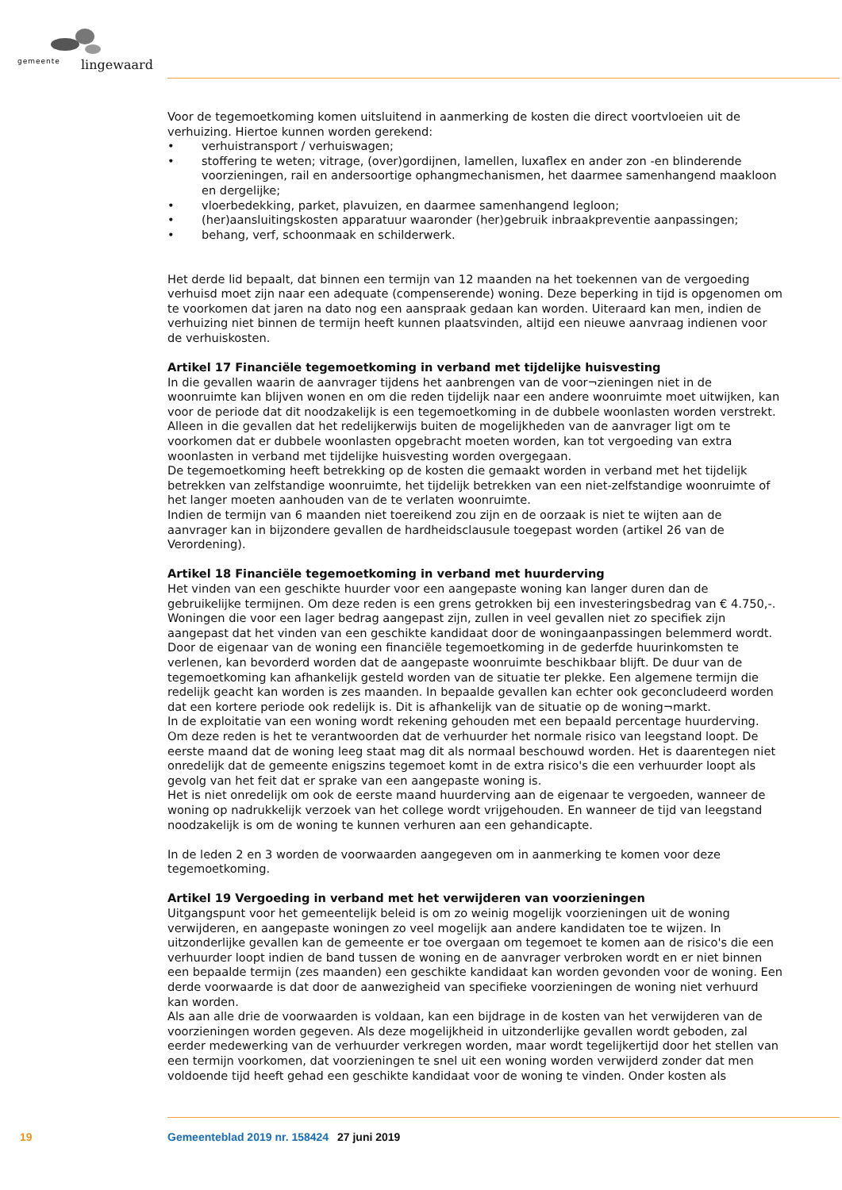gemeente lingewaard
Voor de tegemoetkoming komen uitsluitend in aanmerking de kosten die direct voortvloeien uit de verhuizing. Hiertoe kunnen worden gerekend:
• verhuistransport / verhuiswagen;
• stoffering te weten; vitrage, (over)gordijnen, lamellen, luxaflex en ander zon -en blinderende voorzieningen, rail en andersoortige ophangmechanismen, het daarmee samenhangend maakloon en dergelijke;
• vloerbedekking, parket, plavuizen, en daarmee samenhangend legloon;
• (her)aansluitingskosten apparatuur waaronder (her)gebruik inbraakpreventie aanpassingen;
• behang, verf, schoonmaak en schilderwerk.
Het derde lid bepaalt, dat binnen een termijn van 12 maanden na het toekennen van de vergoeding verhuisd moet zijn naar een adequate (compenserende) woning. Deze beperking in tijd is opgenomen om te voorkomen dat jaren na dato nog een aanspraak gedaan kan worden. Uiteraard kan men, indien de verhuizing niet binnen de termijn heeft kunnen plaatsvinden, altijd een nieuwe aanvraag indienen voor de verhuiskosten.
Artikel 17 Financiële tegemoetkoming in verband met tijdelijke huisvesting
In die gevallen waarin de aanvrager tijdens het aanbrengen van de voor¬zieningen niet in de woonruimte kan blijven wonen en om die reden tijdelijk naar een andere woonruimte moet uitwijken, kan voor de periode dat dit noodzakelijk is een tegemoetkoming in de dubbele woonlasten worden verstrekt. Alleen in die gevallen dat het redelijkerwijs buiten de mogelijkheden van de aanvrager ligt om te voorkomen dat er dubbele woonlasten opgebracht moeten worden, kan tot vergoeding van extra woonlasten in verband met tijdelijke huisvesting worden overgegaan.
De tegemoetkoming heeft betrekking op de kosten die gemaakt worden in verband met het tijdelijk betrekken van zelfstandige woonruimte, het tijdelijk betrekken van een niet-zelfstandige woonruimte of het langer moeten aanhouden van de te verlaten woonruimte.
Indien de termijn van 6 maanden niet toereikend zou zijn en de oorzaak is niet te wijten aan de aanvrager kan in bijzondere gevallen de hardheidsclausule toegepast worden (artikel 26 van de Verordening).
Artikel 18 Financiële tegemoetkoming in verband met huurderving
Het vinden van een geschikte huurder voor een aangepaste woning kan langer duren dan de gebruikelijke termijnen. Om deze reden is een grens getrokken bij een investeringsbedrag van € 4.750,-. Woningen die voor een lager bedrag aangepast zijn, zullen in veel gevallen niet zo specifiek zijn aangepast dat het vinden van een geschikte kandidaat door de woningaanpassingen belemmerd wordt. Door de eigenaar van de woning een financiële tegemoetkoming in de gederfde huurinkomsten te verlenen, kan bevorderd worden dat de aangepaste woonruimte beschikbaar blijft. De duur van de tegemoetkoming kan afhankelijk gesteld worden van de situatie ter plekke. Een algemene termijn die redelijk geacht kan worden is zes maanden. In bepaalde gevallen kan echter ook geconcludeerd worden dat een kortere periode ook redelijk is. Dit is afhankelijk van de situatie op de woning¬markt.
In de exploitatie van een woning wordt rekening gehouden met een bepaald percentage huurderving. Om deze reden is het te verantwoorden dat de verhuurder het normale risico van leegstand loopt. De eerste maand dat de woning leeg staat mag dit als normaal beschouwd worden. Het is daarentegen niet onredelijk dat de gemeente enigszins tegemoet komt in de extra risico's die een verhuurder loopt als gevolg van het feit dat er sprake van een aangepaste woning is.
Het is niet onredelijk om ook de eerste maand huurderving aan de eigenaar te vergoeden, wanneer de woning op nadrukkelijk verzoek van het college wordt vrijgehouden. En wanneer de tijd van leegstand noodzakelijk is om de woning te kunnen verhuren aan een gehandicapte.
In de leden 2 en 3 worden de voorwaarden aangegeven om in aanmerking te komen voor deze tegemoetkoming.
Artikel 19 Vergoeding in verband met het verwijderen van voorzieningen
Uitgangspunt voor het gemeentelijk beleid is om zo weinig mogelijk voorzieningen uit de woning verwijderen, en aangepaste woningen zo veel mogelijk aan andere kandidaten toe te wijzen. In uitzonderlijke gevallen kan de gemeente er toe overgaan om tegemoet te komen aan de risico's die een verhuurder loopt indien de band tussen de woning en de aanvrager verbroken wordt en er niet binnen een bepaalde termijn (zes maanden) een geschikte kandidaat kan worden gevonden voor de woning. Een derde voorwaarde is dat door de aanwezigheid van specifieke voorzieningen de woning niet verhuurd kan worden.
Als aan alle drie de voorwaarden is voldaan, kan een bijdrage in de kosten van het verwijderen van de voorzieningen worden gegeven. Als deze mogelijkheid in uitzonderlijke gevallen wordt geboden, zal eerder medewerking van de verhuurder verkregen worden, maar wordt tegelijkertijd door het stellen van een termijn voorkomen, dat voorzieningen te snel uit een woning worden verwijderd zonder dat men voldoende tijd heeft gehad een geschikte kandidaat voor de woning te vinden. Onder kosten als
19 Gemeenteblad 2019 nr. 158424 27 juni 2019